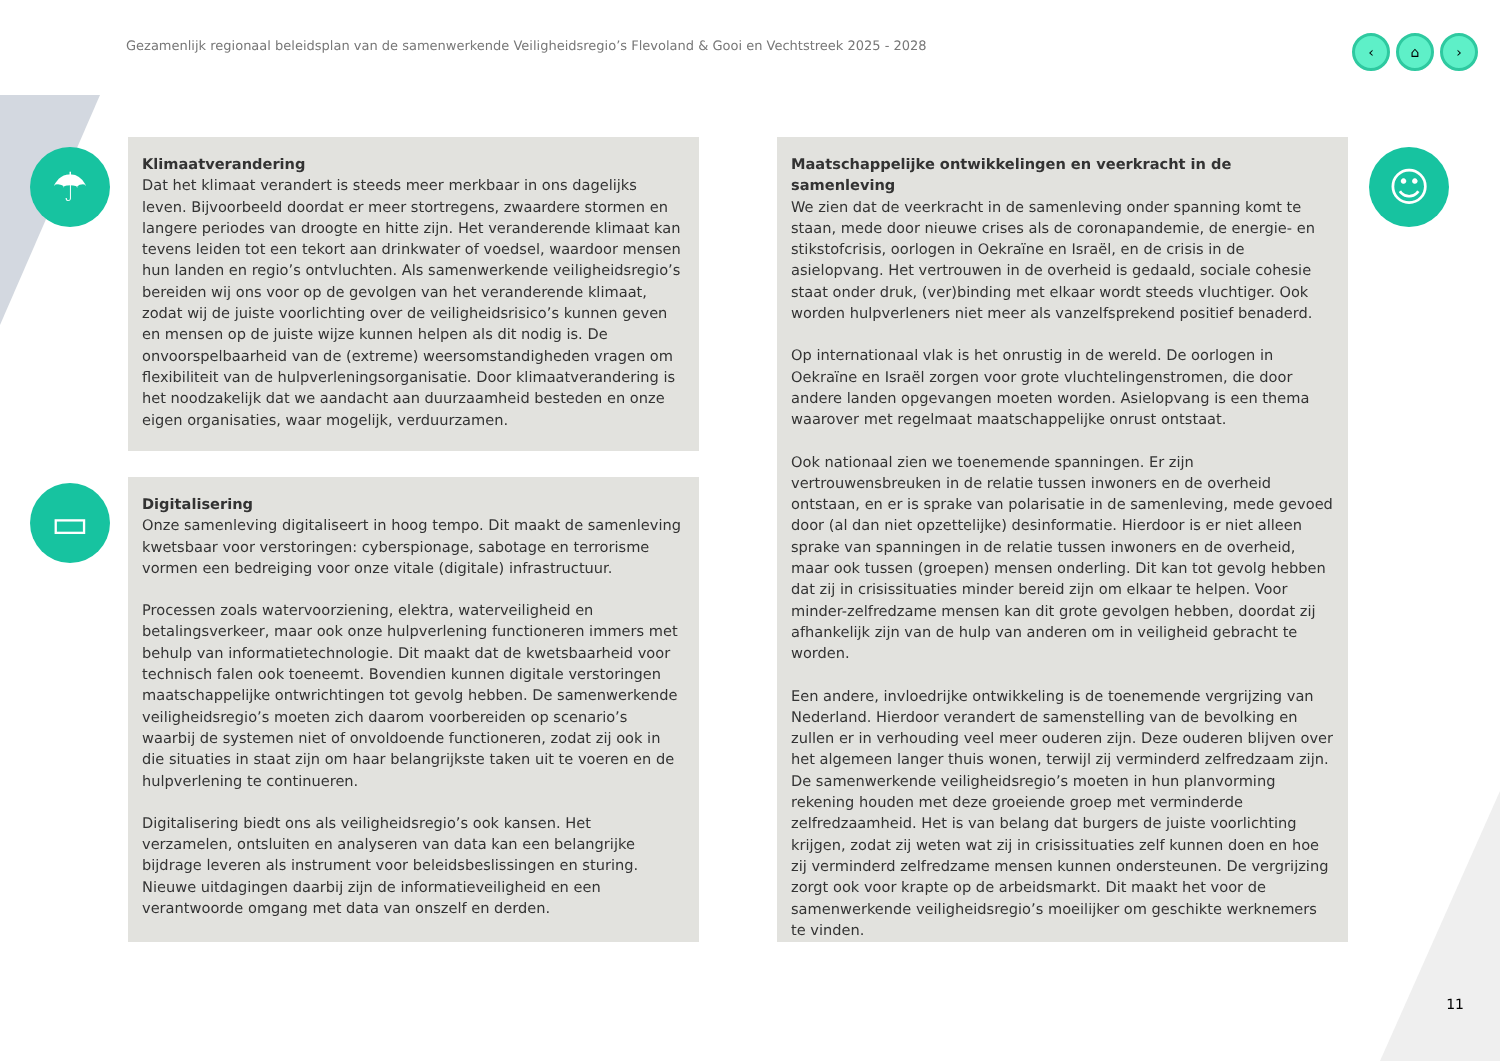Gezamenlijk regionaal beleidsplan van de samenwerkende Veiligheidsregio’s Flevoland & Gooi en Vechtstreek 2025 - 2028
‹ ⌂ ›
☂
▭
☺
Klimaatverandering
Dat het klimaat verandert is steeds meer merkbaar in ons dagelijks leven. Bijvoorbeeld doordat er meer stortregens, zwaardere stormen en langere periodes van droogte en hitte zijn. Het veranderende klimaat kan tevens leiden tot een tekort aan drinkwater of voedsel, waardoor mensen hun landen en regio’s ontvluchten. Als samenwerkende veiligheidsregio’s bereiden wij ons voor op de gevolgen van het veranderende klimaat, zodat wij de juiste voorlichting over de veiligheidsrisico’s kunnen geven en mensen op de juiste wijze kunnen helpen als dit nodig is. De onvoorspelbaarheid van de (extreme) weersomstandigheden vragen om flexibiliteit van de hulpverleningsorganisatie. Door klimaatverandering is het noodzakelijk dat we aandacht aan duurzaamheid besteden en onze eigen organisaties, waar mogelijk, verduurzamen.
Digitalisering
Onze samenleving digitaliseert in hoog tempo. Dit maakt de samenleving kwetsbaar voor verstoringen: cyberspionage, sabotage en terrorisme vormen een bedreiging voor onze vitale (digitale) infrastructuur.
Processen zoals watervoorziening, elektra, waterveiligheid en betalingsverkeer, maar ook onze hulpverlening functioneren immers met behulp van informatietechnologie. Dit maakt dat de kwetsbaarheid voor technisch falen ook toeneemt. Bovendien kunnen digitale verstoringen maatschappelijke ontwrichtingen tot gevolg hebben. De samenwerkende veiligheidsregio’s moeten zich daarom voorbereiden op scenario’s waarbij de systemen niet of onvoldoende functioneren, zodat zij ook in die situaties in staat zijn om haar belangrijkste taken uit te voeren en de hulpverlening te continueren.
Digitalisering biedt ons als veiligheidsregio’s ook kansen. Het verzamelen, ontsluiten en analyseren van data kan een belangrijke bijdrage leveren als instrument voor beleidsbeslissingen en sturing. Nieuwe uitdagingen daarbij zijn de informatieveiligheid en een verantwoorde omgang met data van onszelf en derden.
Maatschappelijke ontwikkelingen en veerkracht in de samenleving
We zien dat de veerkracht in de samenleving onder spanning komt te staan, mede door nieuwe crises als de coronapandemie, de energie- en stikstofcrisis, oorlogen in Oekraïne en Israël, en de crisis in de asielopvang. Het vertrouwen in de overheid is gedaald, sociale cohesie staat onder druk, (ver)binding met elkaar wordt steeds vluchtiger. Ook worden hulpverleners niet meer als vanzelfsprekend positief benaderd.
Op internationaal vlak is het onrustig in de wereld. De oorlogen in Oekraïne en Israël zorgen voor grote vluchtelingenstromen, die door andere landen opgevangen moeten worden. Asielopvang is een thema waarover met regelmaat maatschappelijke onrust ontstaat.
Ook nationaal zien we toenemende spanningen. Er zijn vertrouwensbreuken in de relatie tussen inwoners en de overheid ontstaan, en er is sprake van polarisatie in de samenleving, mede gevoed door (al dan niet opzettelijke) desinformatie. Hierdoor is er niet alleen sprake van spanningen in de relatie tussen inwoners en de overheid, maar ook tussen (groepen) mensen onderling. Dit kan tot gevolg hebben dat zij in crisissituaties minder bereid zijn om elkaar te helpen. Voor minder-zelfredzame mensen kan dit grote gevolgen hebben, doordat zij afhankelijk zijn van de hulp van anderen om in veiligheid gebracht te worden.
Een andere, invloedrijke ontwikkeling is de toenemende vergrijzing van Nederland. Hierdoor verandert de samenstelling van de bevolking en zullen er in verhouding veel meer ouderen zijn. Deze ouderen blijven over het algemeen langer thuis wonen, terwijl zij verminderd zelfredzaam zijn. De samenwerkende veiligheidsregio’s moeten in hun planvorming rekening houden met deze groeiende groep met verminderde zelfredzaamheid. Het is van belang dat burgers de juiste voorlichting krijgen, zodat zij weten wat zij in crisissituaties zelf kunnen doen en hoe zij verminderd zelfredzame mensen kunnen ondersteunen. De vergrijzing zorgt ook voor krapte op de arbeidsmarkt. Dit maakt het voor de samenwerkende veiligheidsregio’s moeilijker om geschikte werknemers te vinden.
11